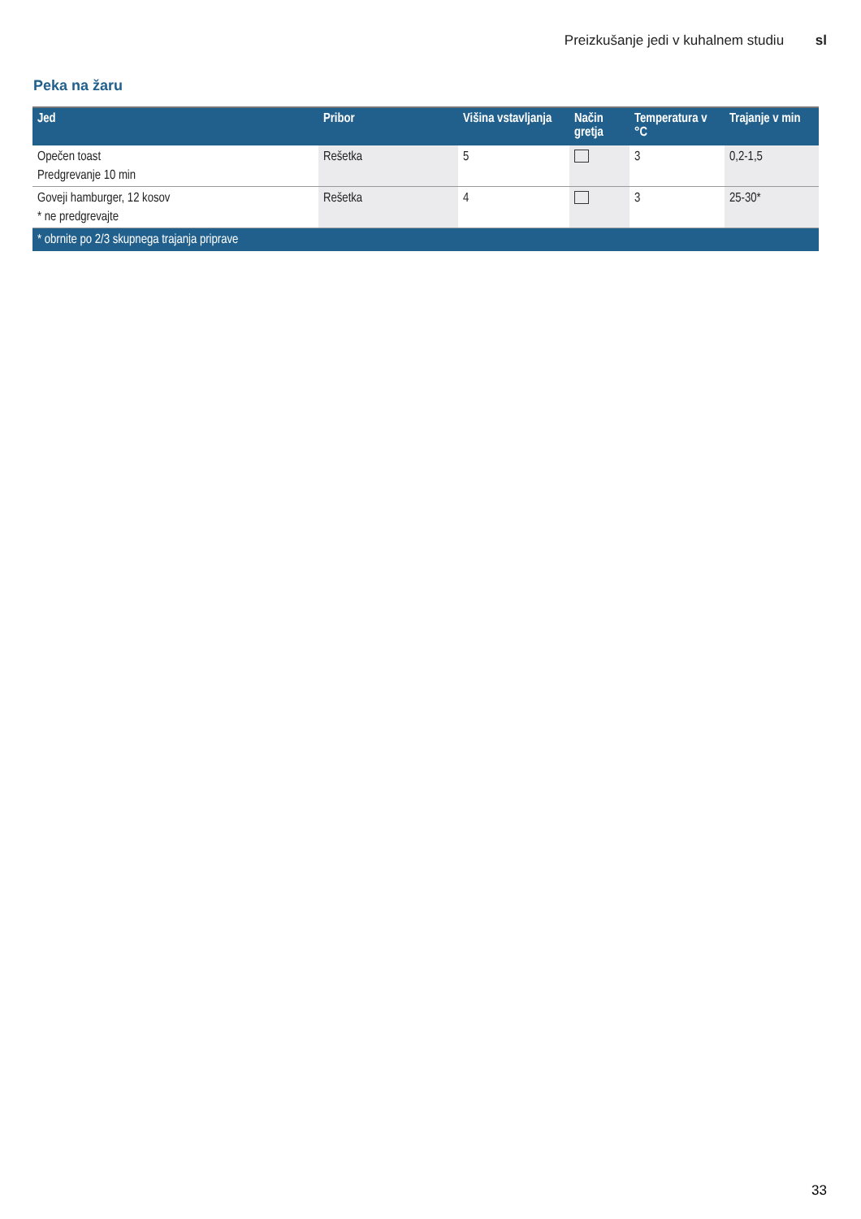Preizkušanje jedi v kuhalnem studiu sl
Peka na žaru
| Jed | Pribor | Višina vstavljanja | Način gretja | Temperatura v °C | Trajanje v min |
| --- | --- | --- | --- | --- | --- |
| Opečen toast Predgrevanje 10 min | Rešetka | 5 | | 3 | 0,2-1,5 |
| Goveji hamburger, 12 kosov * ne predgrevajte | Rešetka | 4 | | 3 | 25-30* |
| * obrnite po 2/3 skupnega trajanja priprave | | | | | |
33